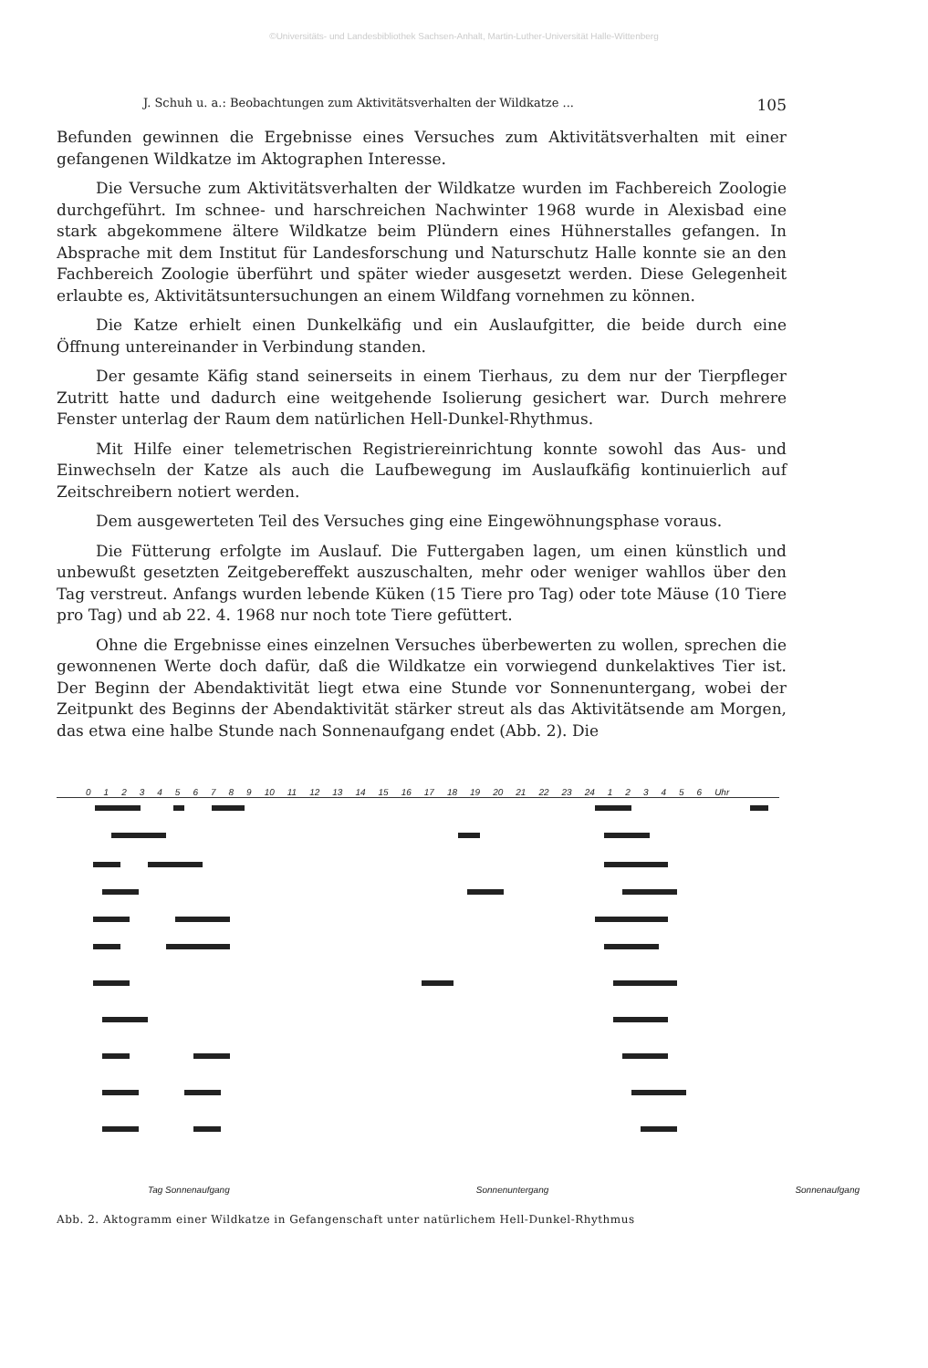©Universitäts- und Landesbibliothek Sachsen-Anhalt, Martin-Luther-Universität Halle-Wittenberg
J. Schuh u. a.: Beobachtungen zum Aktivitätsverhalten der Wildkatze ... 105
Befunden gewinnen die Ergebnisse eines Versuches zum Aktivitätsverhalten mit einer gefangenen Wildkatze im Aktographen Interesse.
Die Versuche zum Aktivitätsverhalten der Wildkatze wurden im Fachbereich Zoologie durchgeführt. Im schnee- und harschreichen Nachwinter 1968 wurde in Alexisbad eine stark abgekommene ältere Wildkatze beim Plündern eines Hühnerstalles gefangen. In Absprache mit dem Institut für Landesforschung und Naturschutz Halle konnte sie an den Fachbereich Zoologie überführt und später wieder ausgesetzt werden. Diese Gelegenheit erlaubte es, Aktivitätsuntersuchungen an einem Wildfang vornehmen zu können.
Die Katze erhielt einen Dunkelkäfig und ein Auslaufgitter, die beide durch eine Öffnung untereinander in Verbindung standen.
Der gesamte Käfig stand seinerseits in einem Tierhaus, zu dem nur der Tierpfleger Zutritt hatte und dadurch eine weitgehende Isolierung gesichert war. Durch mehrere Fenster unterlag der Raum dem natürlichen Hell-Dunkel-Rhythmus.
Mit Hilfe einer telemetrischen Registriereinrichtung konnte sowohl das Aus- und Einwechseln der Katze als auch die Laufbewegung im Auslaufkäfig kontinuierlich auf Zeitschreibern notiert werden.
Dem ausgewerteten Teil des Versuches ging eine Eingewöhnungsphase voraus.
Die Fütterung erfolgte im Auslauf. Die Futtergaben lagen, um einen künstlich und unbewußt gesetzten Zeitgebereffekt auszuschalten, mehr oder weniger wahllos über den Tag verstreut. Anfangs wurden lebende Küken (15 Tiere pro Tag) oder tote Mäuse (10 Tiere pro Tag) und ab 22. 4. 1968 nur noch tote Tiere gefüttert.
Ohne die Ergebnisse eines einzelnen Versuches überbewerten zu wollen, sprechen die gewonnenen Werte doch dafür, daß die Wildkatze ein vorwiegend dunkelaktives Tier ist. Der Beginn der Abendaktivität liegt etwa eine Stunde vor Sonnenuntergang, wobei der Zeitpunkt des Beginns der Abendaktivität stärker streut als das Aktivitätsende am Morgen, das etwa eine halbe Stunde nach Sonnenaufgang endet (Abb. 2). Die
0123456789 10 11 12 13 14 15 16 17 18 19 20 21 22 23 24 123456 Uhr
Tag Sonnenaufgang Sonnenuntergang Sonnenaufgang
Abb. 2. Aktogramm einer Wildkatze in Gefangenschaft unter natürlichem Hell-Dunkel-Rhythmus